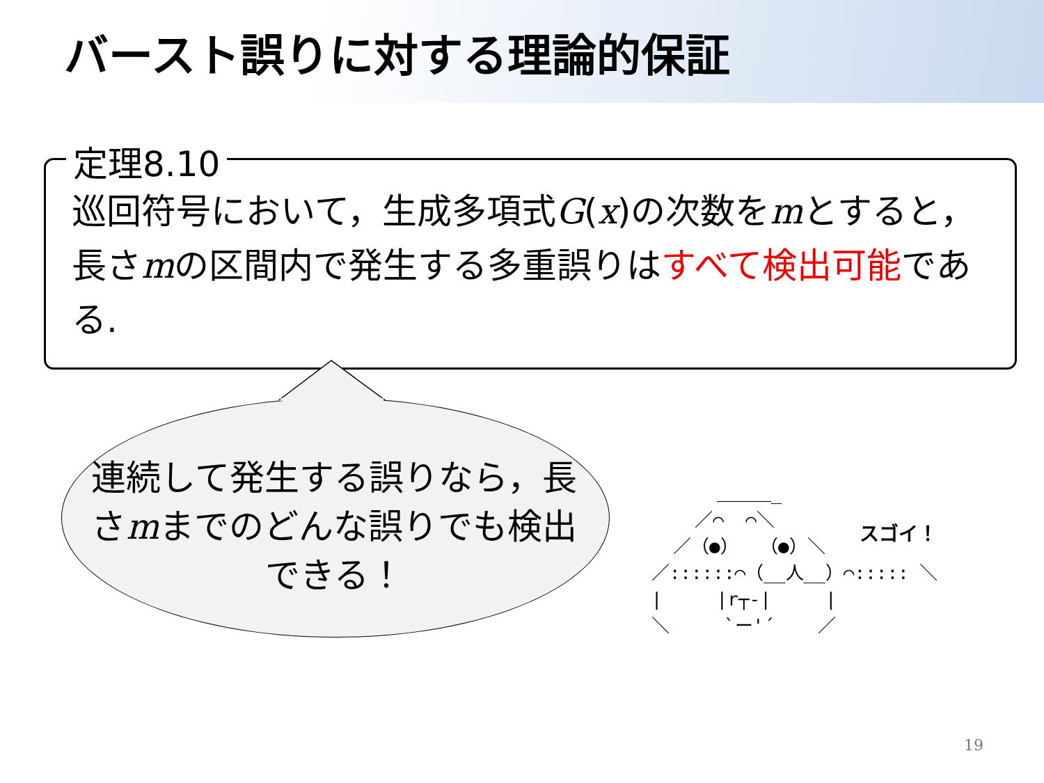バースト誤りに対する理論的保証
定理8.10
巡回符号において，生成多項式G(x)の次数をmとすると，長さmの区間内で発生する多重誤りはすべて検出可能である.
連続して発生する誤りなら，長さmまでのどんな誤りでも検出できる！
＿＿＿_ ／⌒ ⌒＼ ／（●） （●）＼ ／::::::⌒（__人__）⌒::::: ＼ | |r┬-| | ＼ `ー'´ ／
スゴイ！
19